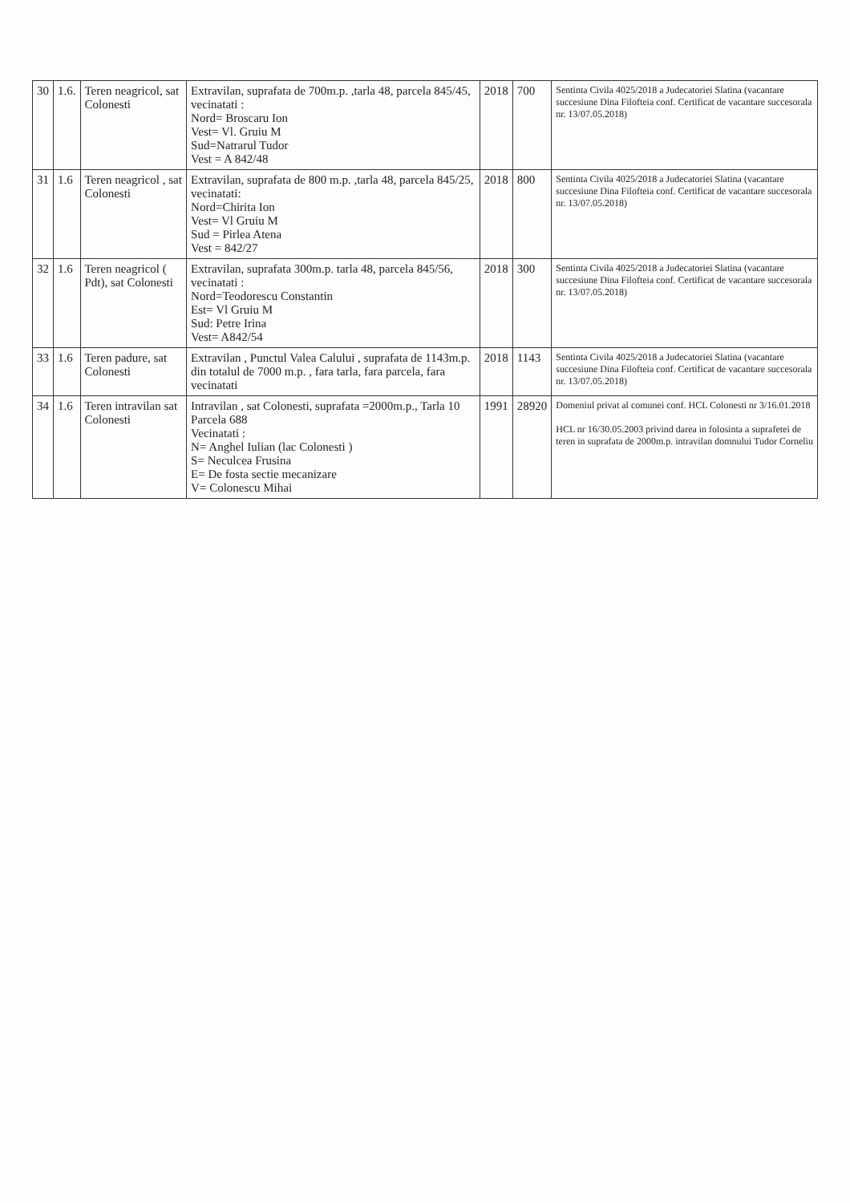| 30 | 1.6. | Teren neagricol, sat Colonesti | Extravilan, suprafata de 700m.p. ,tarla 48, parcela 845/45, vecinatati : Nord= Broscaru Ion Vest= Vl. Gruiu M Sud=Natrarul Tudor Vest = A 842/48 | 2018 | 700 | Sentinta Civila 4025/2018 a Judecatoriei Slatina (vacantare succesiune Dina Filofteia conf. Certificat de vacantare succesorala nr. 13/07.05.2018) |
| 31 | 1.6 | Teren neagricol , sat Colonesti | Extravilan, suprafata de 800 m.p. ,tarla 48, parcela 845/25, vecinatati: Nord=Chirita Ion Vest= Vl Gruiu M Sud = Pirlea Atena Vest = 842/27 | 2018 | 800 | Sentinta Civila 4025/2018 a Judecatoriei Slatina (vacantare succesiune Dina Filofteia conf. Certificat de vacantare succesorala nr. 13/07.05.2018) |
| 32 | 1.6 | Teren neagricol ( Pdt), sat Colonesti | Extravilan, suprafata 300m.p. tarla 48, parcela 845/56, vecinatati : Nord=Teodorescu Constantin Est= Vl Gruiu M Sud: Petre Irina Vest= A842/54 | 2018 | 300 | Sentinta Civila 4025/2018 a Judecatoriei Slatina (vacantare succesiune Dina Filofteia conf. Certificat de vacantare succesorala nr. 13/07.05.2018) |
| 33 | 1.6 | Teren padure, sat Colonesti | Extravilan , Punctul Valea Calului , suprafata de 1143m.p. din totalul de 7000 m.p. , fara tarla, fara parcela, fara vecinatati | 2018 | 1143 | Sentinta Civila 4025/2018 a Judecatoriei Slatina (vacantare succesiune Dina Filofteia conf. Certificat de vacantare succesorala nr. 13/07.05.2018) |
| 34 | 1.6 | Teren intravilan sat Colonesti | Intravilan , sat Colonesti, suprafata =2000m.p., Tarla 10 Parcela 688 Vecinatati : N= Anghel Iulian (lac Colonesti ) S= Neculcea Frusina E= De fosta sectie mecanizare V= Colonescu Mihai | 1991 | 28920 | Domeniul privat al comunei conf. HCL Colonesti nr 3/16.01.2018 HCL nr 16/30.05.2003 privind darea in folosinta a suprafetei de teren in suprafata de 2000m.p. intravilan domnului Tudor Corneliu |